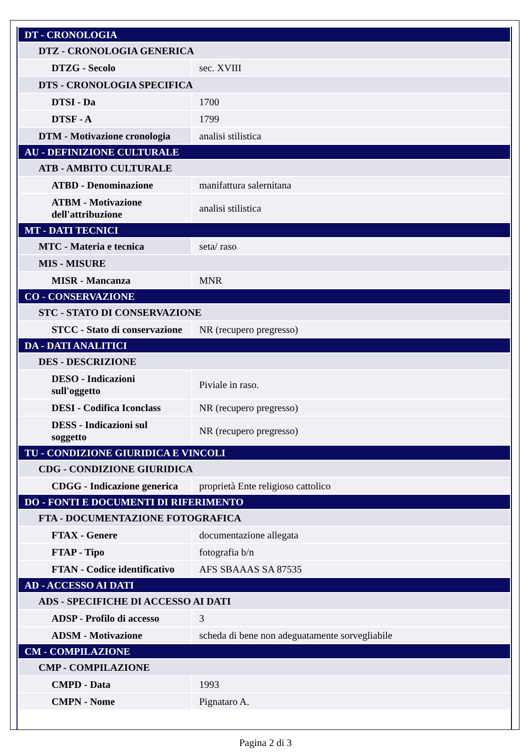| DT - CRONOLOGIA | |
| DTZ - CRONOLOGIA GENERICA | |
| DTZG - Secolo | sec. XVIII |
| DTS - CRONOLOGIA SPECIFICA | |
| DTSI - Da | 1700 |
| DTSF - A | 1799 |
| DTM - Motivazione cronologia | analisi stilistica |
| AU - DEFINIZIONE CULTURALE | |
| ATB - AMBITO CULTURALE | |
| ATBD - Denominazione | manifattura salernitana |
| ATBM - Motivazione dell'attribuzione | analisi stilistica |
| MT - DATI TECNICI | |
| MTC - Materia e tecnica | seta/ raso |
| MIS - MISURE | |
| MISR - Mancanza | MNR |
| CO - CONSERVAZIONE | |
| STC - STATO DI CONSERVAZIONE | |
| STCC - Stato di conservazione | NR (recupero pregresso) |
| DA - DATI ANALITICI | |
| DES - DESCRIZIONE | |
| DESO - Indicazioni sull'oggetto | Piviale in raso. |
| DESI - Codifica Iconclass | NR (recupero pregresso) |
| DESS - Indicazioni sul soggetto | NR (recupero pregresso) |
| TU - CONDIZIONE GIURIDICA E VINCOLI | |
| CDG - CONDIZIONE GIURIDICA | |
| CDGG - Indicazione generica | proprietà Ente religioso cattolico |
| DO - FONTI E DOCUMENTI DI RIFERIMENTO | |
| FTA - DOCUMENTAZIONE FOTOGRAFICA | |
| FTAX - Genere | documentazione allegata |
| FTAP - Tipo | fotografia b/n |
| FTAN - Codice identificativo | AFS SBAAAS SA 87535 |
| AD - ACCESSO AI DATI | |
| ADS - SPECIFICHE DI ACCESSO AI DATI | |
| ADSP - Profilo di accesso | 3 |
| ADSM - Motivazione | scheda di bene non adeguatamente sorvegliabile |
| CM - COMPILAZIONE | |
| CMP - COMPILAZIONE | |
| CMPD - Data | 1993 |
| CMPN - Nome | Pignataro A. |
Pagina 2 di 3